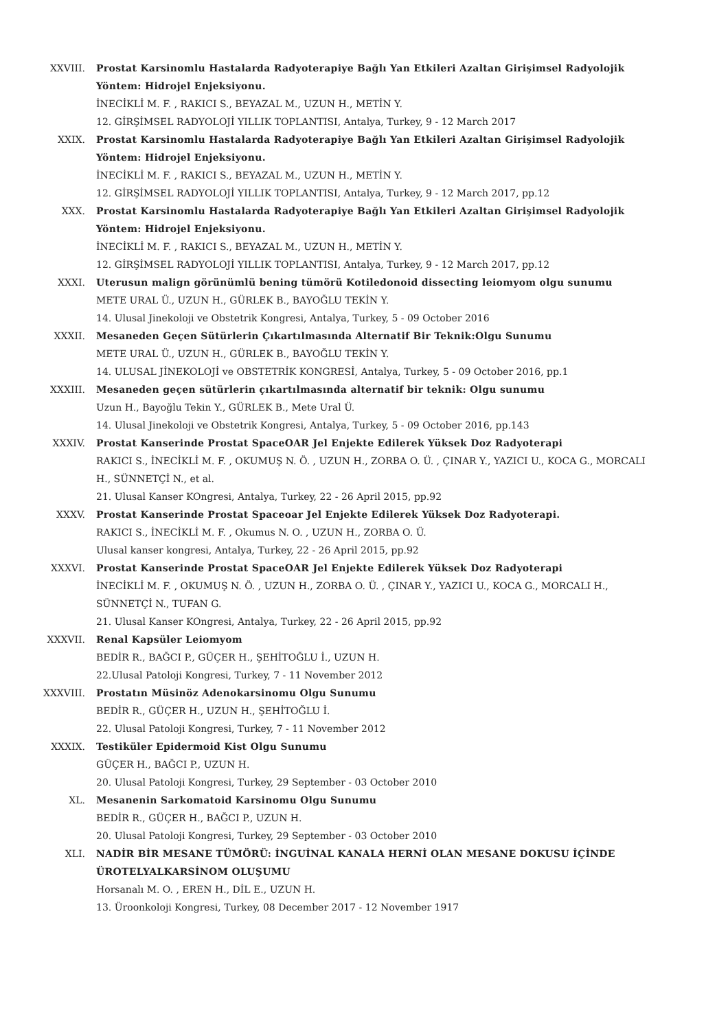XXVIII. Prostat Karsinomlu Hastalarda Radyoterapiye Bağlı Yan Etkileri Azaltan Girişimsel Radyolojik Yöntem: Hidrojel Enjeksiyonu.
İNECİKLİ M. F. , RAKICI S., BEYAZAL M., UZUN H., METİN Y.
12. GİRŞİMSEL RADYOLOJİ YILLIK TOPLANTISI, Antalya, Turkey, 9 - 12 March 2017
XXIX. Prostat Karsinomlu Hastalarda Radyoterapiye Bağlı Yan Etkileri Azaltan Girişimsel Radyolojik Yöntem: Hidrojel Enjeksiyonu.
İNECİKLİ M. F. , RAKICI S., BEYAZAL M., UZUN H., METİN Y.
12. GİRŞİMSEL RADYOLOJİ YILLIK TOPLANTISI, Antalya, Turkey, 9 - 12 March 2017, pp.12
XXX. Prostat Karsinomlu Hastalarda Radyoterapiye Bağlı Yan Etkileri Azaltan Girişimsel Radyolojik Yöntem: Hidrojel Enjeksiyonu.
İNECİKLİ M. F. , RAKICI S., BEYAZAL M., UZUN H., METİN Y.
12. GİRŞİMSEL RADYOLOJİ YILLIK TOPLANTISI, Antalya, Turkey, 9 - 12 March 2017, pp.12
XXXI. Uterusun malign görünümlü bening tümörü Kotiledonoid dissecting leiomyom olgu sunumu
METE URAL Ü., UZUN H., GÜRLEK B., BAYOĞLU TEKİN Y.
14. Ulusal Jinekoloji ve Obstetrik Kongresi, Antalya, Turkey, 5 - 09 October 2016
XXXII. Mesaneden Geçen Sütürlerin Çıkartılmasında Alternatif Bir Teknik:Olgu Sunumu
METE URAL Ü., UZUN H., GÜRLEK B., BAYOĞLU TEKİN Y.
14. ULUSAL JİNEKOLOJİ ve OBSTETRİK KONGRESİ, Antalya, Turkey, 5 - 09 October 2016, pp.1
XXXIII. Mesaneden geçen sütürlerin çıkartılmasında alternatif bir teknik: Olgu sunumu
Uzun H., Bayoğlu Tekin Y., GÜRLEK B., Mete Ural Ü.
14. Ulusal Jinekoloji ve Obstetrik Kongresi, Antalya, Turkey, 5 - 09 October 2016, pp.143
XXXIV. Prostat Kanserinde Prostat SpaceOAR Jel Enjekte Edilerek Yüksek Doz Radyoterapi
RAKICI S., İNECİKLİ M. F. , OKUMUŞ N. Ö. , UZUN H., ZORBA O. Ü. , ÇINAR Y., YAZICI U., KOCA G., MORCALI H., SÜNNETÇİ N., et al.
21. Ulusal Kanser KOngresi, Antalya, Turkey, 22 - 26 April 2015, pp.92
XXXV. Prostat Kanserinde Prostat Spaceoar Jel Enjekte Edilerek Yüksek Doz Radyoterapi.
RAKICI S., İNECİKLİ M. F. , Okumus N. O. , UZUN H., ZORBA O. Ü.
Ulusal kanser kongresi, Antalya, Turkey, 22 - 26 April 2015, pp.92
XXXVI. Prostat Kanserinde Prostat SpaceOAR Jel Enjekte Edilerek Yüksek Doz Radyoterapi
İNECİKLİ M. F. , OKUMUŞ N. Ö. , UZUN H., ZORBA O. Ü. , ÇINAR Y., YAZICI U., KOCA G., MORCALI H., SÜNNETÇİ N., TUFAN G.
21. Ulusal Kanser KOngresi, Antalya, Turkey, 22 - 26 April 2015, pp.92
XXXVII. Renal Kapsüler Leiomyom
BEDİR R., BAĞCI P., GÜÇER H., ŞEHİTOĞLU İ., UZUN H.
22.Ulusal Patoloji Kongresi, Turkey, 7 - 11 November 2012
XXXVIII. Prostatın Müsinöz Adenokarsinomu Olgu Sunumu
BEDİR R., GÜÇER H., UZUN H., ŞEHİTOĞLU İ.
22. Ulusal Patoloji Kongresi, Turkey, 7 - 11 November 2012
XXXIX. Testiküler Epidermoid Kist Olgu Sunumu
GÜÇER H., BAĞCI P., UZUN H.
20. Ulusal Patoloji Kongresi, Turkey, 29 September - 03 October 2010
XL. Mesanenin Sarkomatoid Karsinomu Olgu Sunumu
BEDİR R., GÜÇER H., BAĞCI P., UZUN H.
20. Ulusal Patoloji Kongresi, Turkey, 29 September - 03 October 2010
XLI. NADİR BİR MESANE TÜMÖRÜ: İNGUİNAL KANALA HERNİ OLAN MESANE DOKUSU İÇİNDE ÜROTELYALKARSİNOM OLUŞUMU
Horsanalı M. O. , EREN H., DİL E., UZUN H.
13. Üroonkoloji Kongresi, Turkey, 08 December 2017 - 12 November 1917